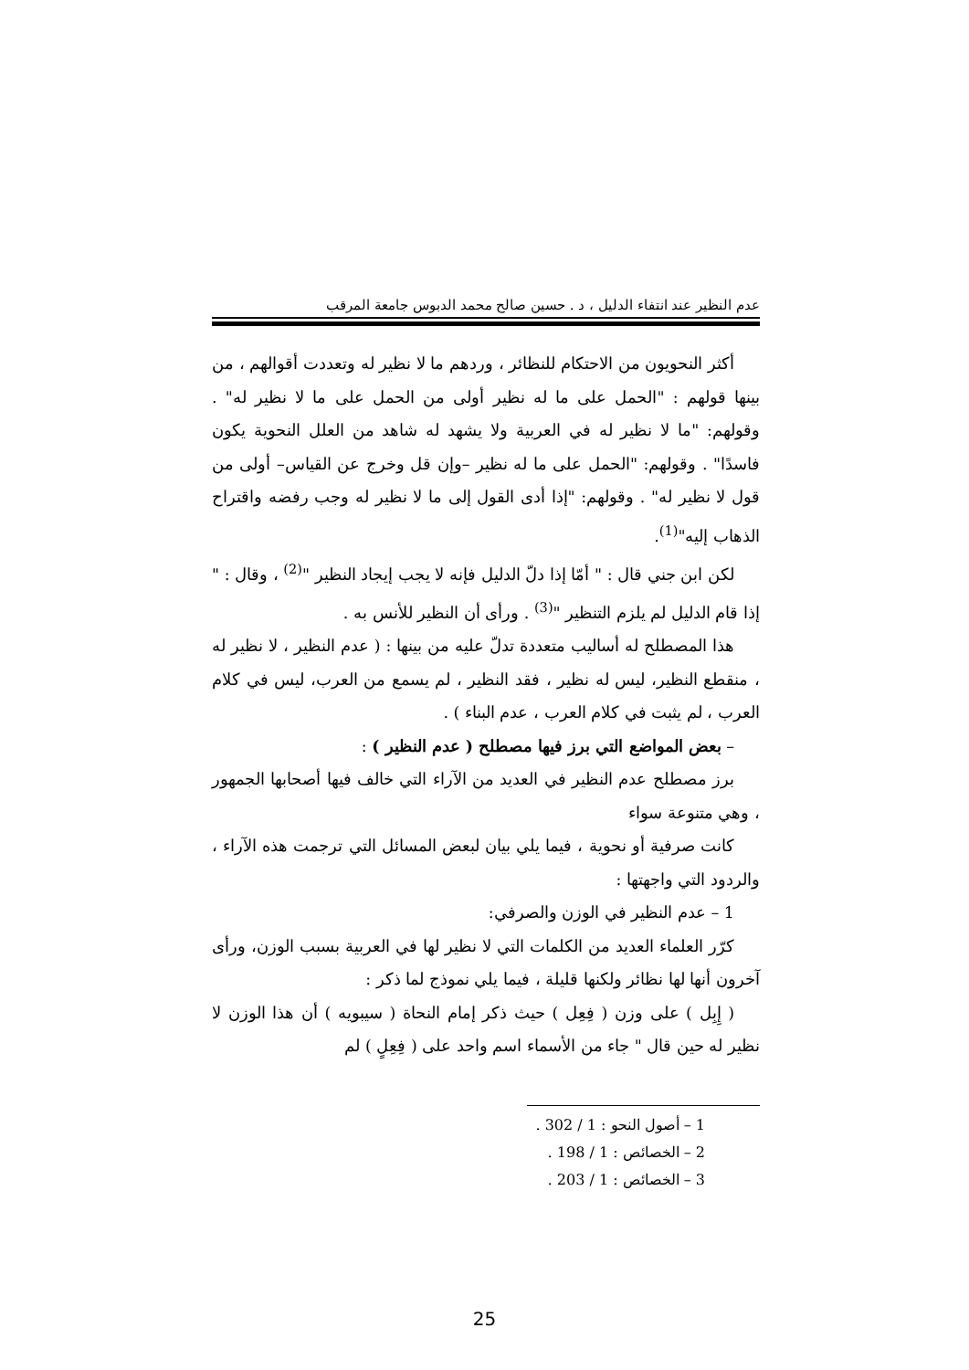عدم النظير عند انتفاء الدليل ، د . حسين صالح محمد الدبوس جامعة المرقب
أكثر النحويون من الاحتكام للنظائر ، وردهم ما لا نظير له وتعددت أقوالهم ، من بينها قولهم : "الحمل على ما له نظير أولى من الحمل على ما لا نظير له" . وقولهم: "ما لا نظير له في العربية ولا يشهد له شاهد من العلل النحوية يكون فاسدًا" . وقولهم: "الحمل على ما له نظير –وإن قل وخرج عن القياس– أولى من قول لا نظير له" . وقولهم: "إذا أدى القول إلى ما لا نظير له وجب رفضه واقتراح الذهاب إليه"<sup>(1)</sup>.
لكن ابن جني قال : " أمّا إذا دلّ الدليل فإنه لا يجب إيجاد النظير "<sup>(2)</sup> ، وقال : " إذا قام الدليل لم يلزم التنظير "<sup>(3)</sup> . ورأى أن النظير للأنس به .
هذا المصطلح له أساليب متعددة تدلّ عليه من بينها : ( عدم النظير ، لا نظير له ، منقطع النظير، ليس له نظير ، فقد النظير ، لم يسمع من العرب، ليس في كلام العرب ، لم يثبت في كلام العرب ، عدم البناء ) .
– بعض المواضع التي برز فيها مصطلح ( عدم النظير ) :
برز مصطلح عدم النظير في العديد من الآراء التي خالف فيها أصحابها الجمهور ، وهي متنوعة سواء
كانت صرفية أو نحوية ، فيما يلي بيان لبعض المسائل التي ترجمت هذه الآراء ، والردود التي واجهتها :
1 – عدم النظير في الوزن والصرفي:
كرّر العلماء العديد من الكلمات التي لا نظير لها في العربية بسبب الوزن، ورأى آخرون أنها لها نظائر ولكنها قليلة ، فيما يلي نموذج لما ذكر :
( إِبِل ) على وزن ( فِعِل ) حيث ذكر إمام النحاة ( سيبويه ) أن هذا الوزن لا نظير له حين قال " جاء من الأسماء اسم واحد على ( فِعِلٍ ) لم
1 – أصول النحو : 1 / 302 .
2 – الخصائص : 1 / 198 .
3 – الخصائص : 1 / 203 .
25